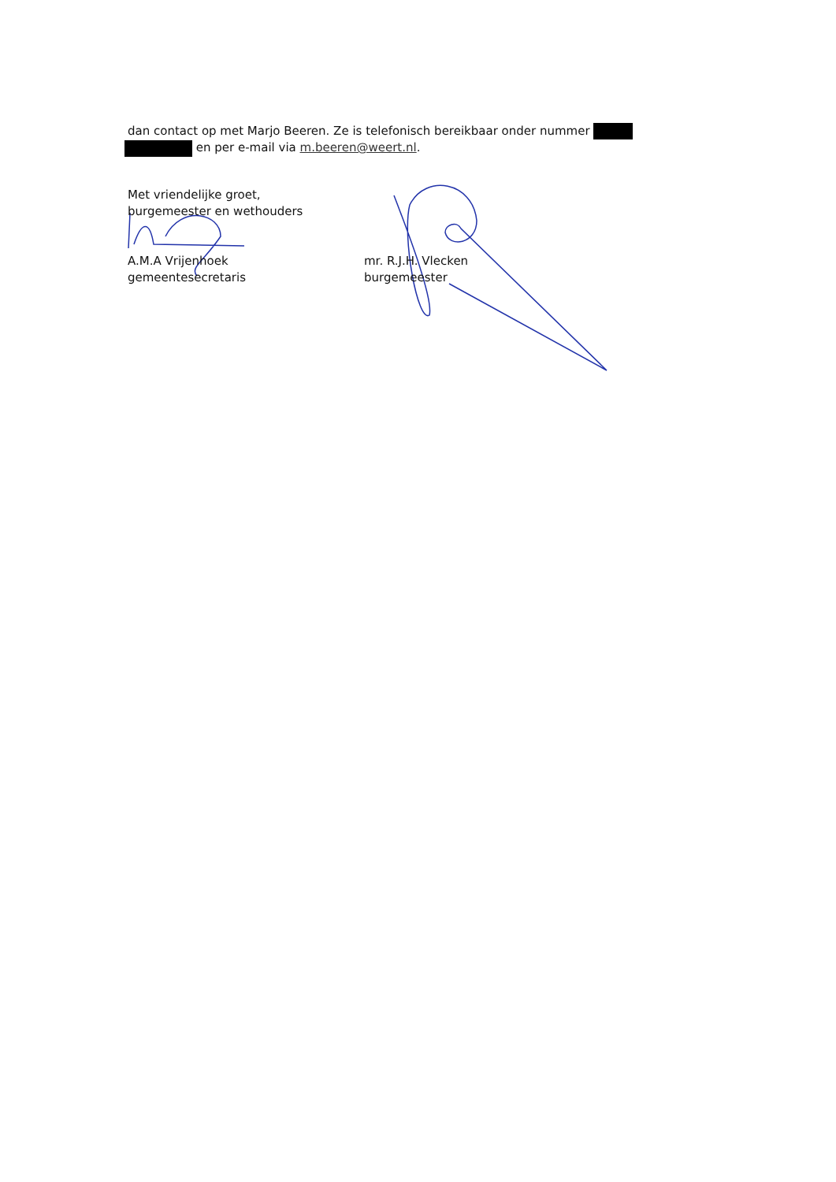dan contact op met Marjo Beeren. Ze is telefonisch bereikbaar onder nummer
en per e-mail via m.beeren@weert.nl.
Met vriendelijke groet,
burgemeester en wethouders
A.M.A Vrijenhoek
gemeentesecretaris
mr. R.J.H. Vlecken
burgemeester